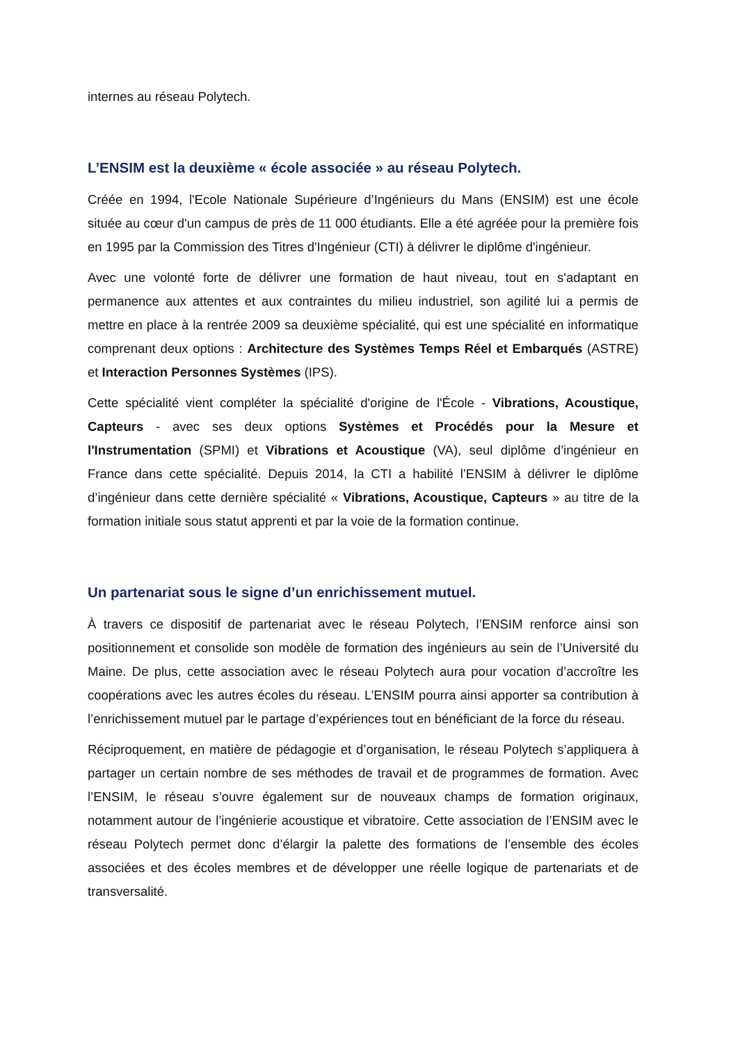internes au réseau Polytech.
L’ENSIM est la deuxième « école associée » au réseau Polytech.
Créée en 1994, l'Ecole Nationale Supérieure d’Ingénieurs du Mans (ENSIM) est une école située au cœur d'un campus de près de 11 000 étudiants. Elle a été agréée pour la première fois en 1995 par la Commission des Titres d'Ingénieur (CTI) à délivrer le diplôme d'ingénieur.
Avec une volonté forte de délivrer une formation de haut niveau, tout en s'adaptant en permanence aux attentes et aux contraintes du milieu industriel, son agilité lui a permis de mettre en place à la rentrée 2009 sa deuxième spécialité, qui est une spécialité en informatique comprenant deux options : Architecture des Systèmes Temps Réel et Embarqués (ASTRE) et Interaction Personnes Systèmes (IPS).
Cette spécialité vient compléter la spécialité d'origine de l'École - Vibrations, Acoustique, Capteurs - avec ses deux options Systèmes et Procédés pour la Mesure et l'Instrumentation (SPMI) et Vibrations et Acoustique (VA), seul diplôme d’ingénieur en France dans cette spécialité. Depuis 2014, la CTI a habilité l’ENSIM à délivrer le diplôme d’ingénieur dans cette dernière spécialité « Vibrations, Acoustique, Capteurs » au titre de la formation initiale sous statut apprenti et par la voie de la formation continue.
Un partenariat sous le signe d’un enrichissement mutuel.
À travers ce dispositif de partenariat avec le réseau Polytech, l’ENSIM renforce ainsi son positionnement et consolide son modèle de formation des ingénieurs au sein de l’Université du Maine. De plus, cette association avec le réseau Polytech aura pour vocation d’accroître les coopérations avec les autres écoles du réseau. L’ENSIM pourra ainsi apporter sa contribution à l’enrichissement mutuel par le partage d’expériences tout en bénéficiant de la force du réseau.
Réciproquement, en matière de pédagogie et d’organisation, le réseau Polytech s’appliquera à partager un certain nombre de ses méthodes de travail et de programmes de formation. Avec l’ENSIM, le réseau s’ouvre également sur de nouveaux champs de formation originaux, notamment autour de l’ingénierie acoustique et vibratoire. Cette association de l’ENSIM avec le réseau Polytech permet donc d’élargir la palette des formations de l’ensemble des écoles associées et des écoles membres et de développer une réelle logique de partenariats et de transversalité.